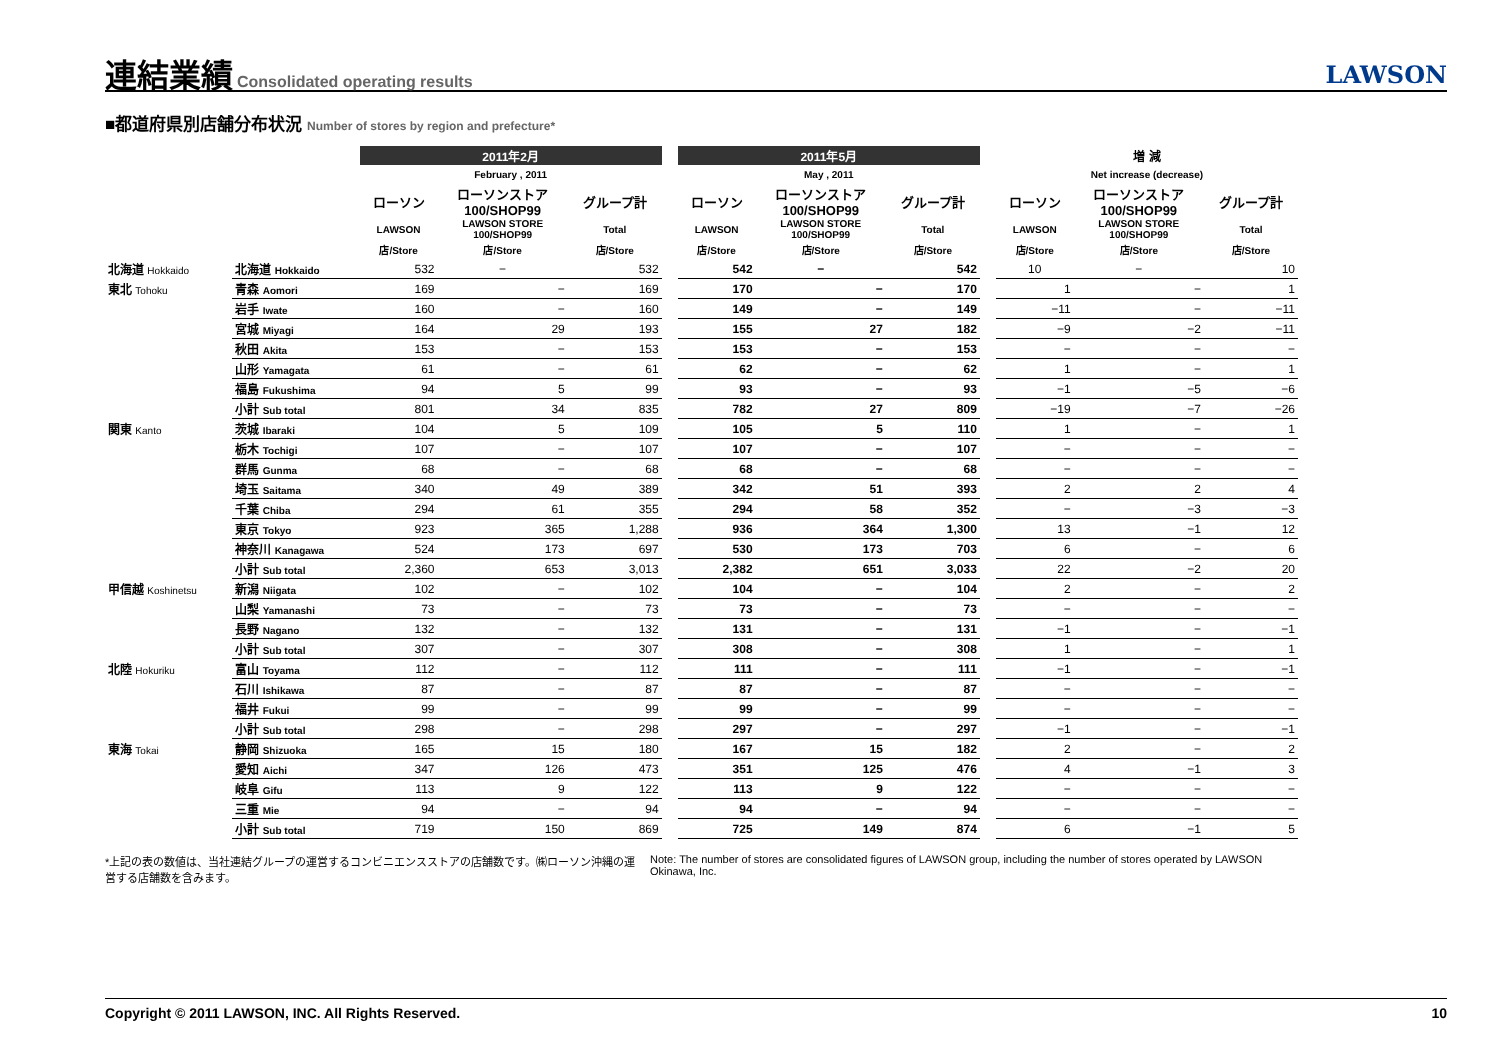連結業績 Consolidated operating results
LAWSON
■都道府県別店舗分布状況 Number of stores by region and prefecture*
| | | 2011年2月 | | | | 2011年5月 | | | | 増 減 | | |
| --- | --- | --- | --- | --- | --- | --- | --- | --- | --- | --- | --- | --- |
| | | February , 2011 | | | | May , 2011 | | | | Net increase (decrease) | | |
| | | ローソン | ローソンストア 100/SHOP99 | グループ計 | | ローソン | ローソンストア 100/SHOP99 | グループ計 | | ローソン | ローソンストア 100/SHOP99 | グループ計 |
| | | LAWSON | LAWSON STORE 100/SHOP99 | Total | | LAWSON | LAWSON STORE 100/SHOP99 | Total | | LAWSON | LAWSON STORE 100/SHOP99 | Total |
| | | 店/Store | 店/Store | 店/Store | | 店/Store | 店/Store | 店/Store | | 店/Store | 店/Store | 店/Store |
| 北海道 Hokkaido | 北海道 Hokkaido | 532 | − | 532 | | 542 | − | 542 | | 10 | − | 10 |
| 東北 Tohoku | 青森 Aomori | 169 | − | 169 | | 170 | − | 170 | | 1 | − | 1 |
| | 岩手 Iwate | 160 | − | 160 | | 149 | − | 149 | | −11 | − | −11 |
| | 宮城 Miyagi | 164 | 29 | 193 | | 155 | 27 | 182 | | −9 | −2 | −11 |
| | 秋田 Akita | 153 | − | 153 | | 153 | − | 153 | | − | − | − |
| | 山形 Yamagata | 61 | − | 61 | | 62 | − | 62 | | 1 | − | 1 |
| | 福島 Fukushima | 94 | 5 | 99 | | 93 | − | 93 | | −1 | −5 | −6 |
| | 小計 Sub total | 801 | 34 | 835 | | 782 | 27 | 809 | | −19 | −7 | −26 |
| 関東 Kanto | 茨城 Ibaraki | 104 | 5 | 109 | | 105 | 5 | 110 | | 1 | − | 1 |
| | 栃木 Tochigi | 107 | − | 107 | | 107 | − | 107 | | − | − | − |
| | 群馬 Gunma | 68 | − | 68 | | 68 | − | 68 | | − | − | − |
| | 埼玉 Saitama | 340 | 49 | 389 | | 342 | 51 | 393 | | 2 | 2 | 4 |
| | 千葉 Chiba | 294 | 61 | 355 | | 294 | 58 | 352 | | − | −3 | −3 |
| | 東京 Tokyo | 923 | 365 | 1,288 | | 936 | 364 | 1,300 | | 13 | −1 | 12 |
| | 神奈川 Kanagawa | 524 | 173 | 697 | | 530 | 173 | 703 | | 6 | − | 6 |
| | 小計 Sub total | 2,360 | 653 | 3,013 | | 2,382 | 651 | 3,033 | | 22 | −2 | 20 |
| 甲信越 Koshinetsu | 新潟 Niigata | 102 | − | 102 | | 104 | − | 104 | | 2 | − | 2 |
| | 山梨 Yamanashi | 73 | − | 73 | | 73 | − | 73 | | − | − | − |
| | 長野 Nagano | 132 | − | 132 | | 131 | − | 131 | | −1 | − | −1 |
| | 小計 Sub total | 307 | − | 307 | | 308 | − | 308 | | 1 | − | 1 |
| 北陸 Hokuriku | 富山 Toyama | 112 | − | 112 | | 111 | − | 111 | | −1 | − | −1 |
| | 石川 Ishikawa | 87 | − | 87 | | 87 | − | 87 | | − | − | − |
| | 福井 Fukui | 99 | − | 99 | | 99 | − | 99 | | − | − | − |
| | 小計 Sub total | 298 | − | 298 | | 297 | − | 297 | | −1 | − | −1 |
| 東海 Tokai | 静岡 Shizuoka | 165 | 15 | 180 | | 167 | 15 | 182 | | 2 | − | 2 |
| | 愛知 Aichi | 347 | 126 | 473 | | 351 | 125 | 476 | | 4 | −1 | 3 |
| | 岐阜 Gifu | 113 | 9 | 122 | | 113 | 9 | 122 | | − | − | − |
| | 三重 Mie | 94 | − | 94 | | 94 | − | 94 | | − | − | − |
| | 小計 Sub total | 719 | 150 | 869 | | 725 | 149 | 874 | | 6 | −1 | 5 |
*上記の表の数値は、当社連結グループの運営するコンビニエンスストアの店舗数です。㈱ローソン沖縄の運営する店舗数を含みます。
Note: The number of stores are consolidated figures of LAWSON group, including the number of stores operated by LAWSON Okinawa, Inc.
Copyright © 2011 LAWSON, INC. All Rights Reserved. 10